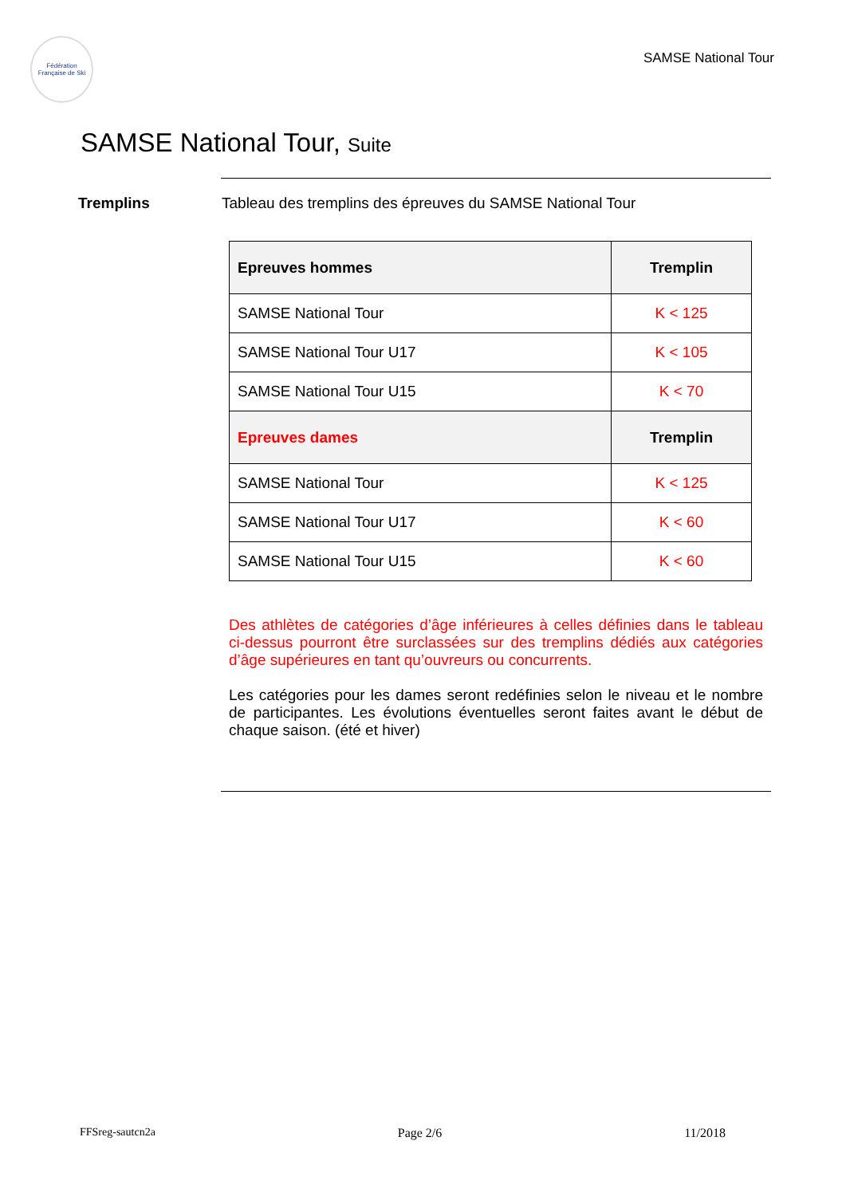Fédération Française de Ski
SAMSE National Tour
SAMSE National Tour, Suite
Tremplins Tableau des tremplins des épreuves du SAMSE National Tour
| Epreuves hommes | Tremplin |
| --- | --- |
| SAMSE National Tour | K < 125 |
| SAMSE National Tour U17 | K < 105 |
| SAMSE National Tour U15 | K < 70 |
| Epreuves dames | Tremplin |
| SAMSE National Tour | K < 125 |
| SAMSE National Tour U17 | K < 60 |
| SAMSE National Tour U15 | K < 60 |
Des athlètes de catégories d’âge inférieures à celles définies dans le tableau ci-dessus pourront être surclassées sur des tremplins dédiés aux catégories d’âge supérieures en tant qu’ouvreurs ou concurrents.
Les catégories pour les dames seront redéfinies selon le niveau et le nombre de participantes. Les évolutions éventuelles seront faites avant le début de chaque saison. (été et hiver)
FFSreg-sautcn2a Page 2/6 11/2018